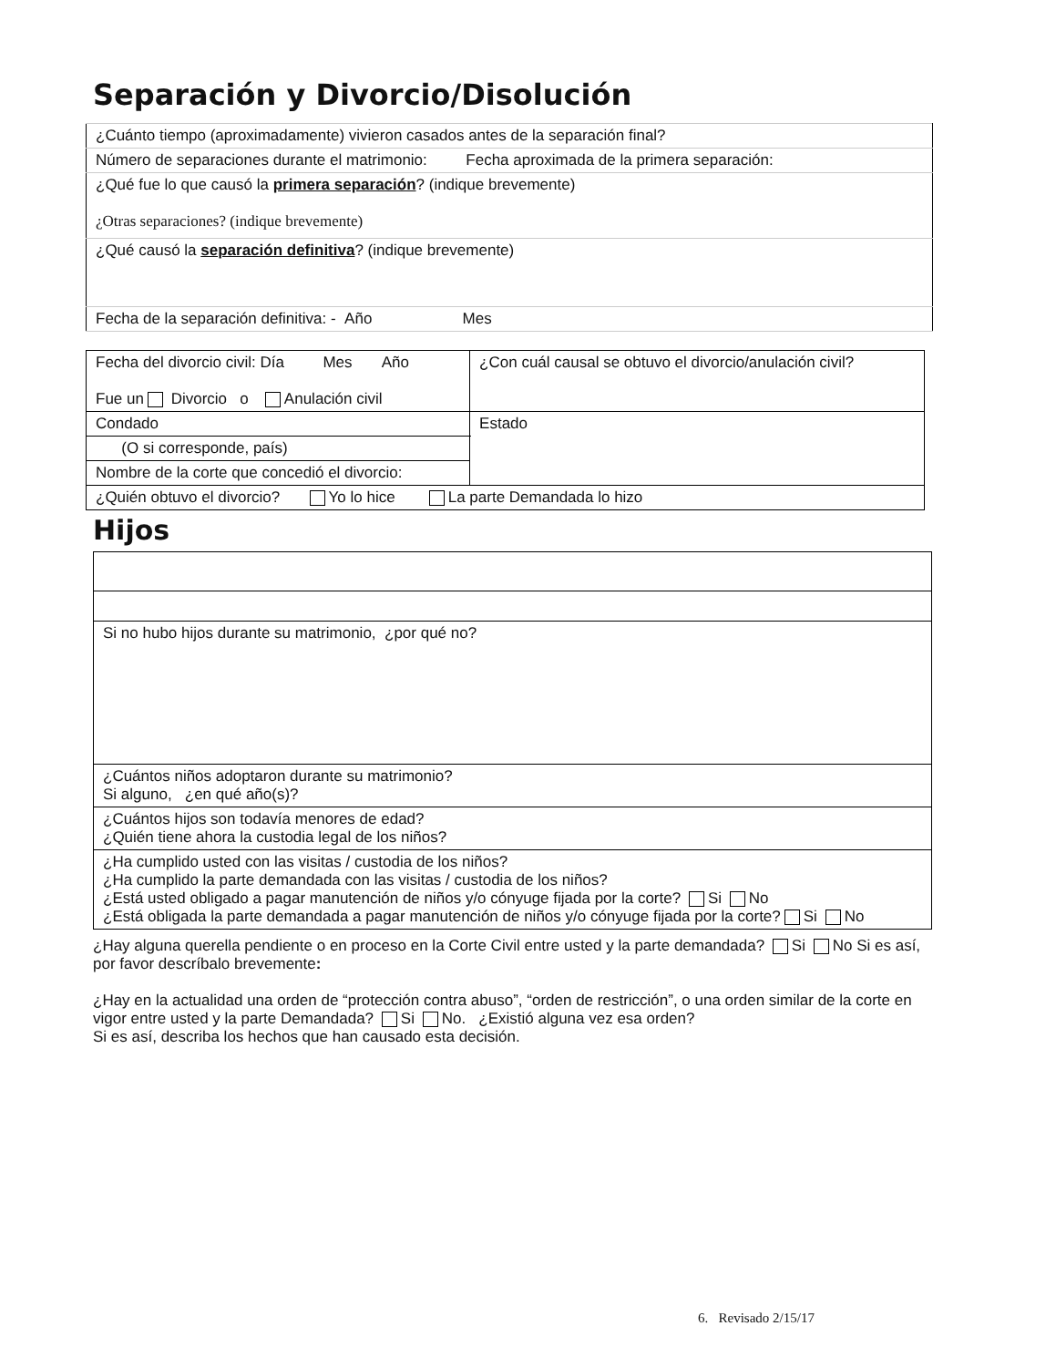Separación y Divorcio/Disolución
| ¿Cuánto tiempo (aproximadamente) vivieron casados antes de la separación final? |
| Número de separaciones durante el matrimonio: Fecha aproximada de la primera separación: |
| ¿Qué fue lo que causó la primera separación ? (indique brevemente) ¿Otras separaciones? (indique brevemente) |
| ¿Qué causó la separación definitiva ? (indique brevemente) |
| Fecha de la separación definitiva: - Año Mes |
| Fecha del divorcio civil: Día Mes Año Fue un Divorcio o Anulación civil | ¿Con cuál causal se obtuvo el divorcio/anulación civil? | |
| Condado | | Estado |
| (O si corresponde, país) | | |
| Nombre de la corte que concedió el divorcio: | | |
| ¿Quién obtuvo el divorcio? Yo lo hice La parte Demandada lo hizo | | |
Hijos
| Si no hubo hijos durante su matrimonio, ¿por qué no? |
| ¿Cuántos niños adoptaron durante su matrimonio? Si alguno, ¿en qué año(s)? |
| ¿Cuántos hijos son todavía menores de edad? ¿Quién tiene ahora la custodia legal de los niños? |
| ¿Ha cumplido usted con las visitas / custodia de los niños? ¿Ha cumplido la parte demandada con las visitas / custodia de los niños? ¿Está usted obligado a pagar manutención de niños y/o cónyuge fijada por la corte? Si No ¿Está obligada la parte demandada a pagar manutención de niños y/o cónyuge fijada por la corte? Si No |
¿Hay alguna querella pendiente o en proceso en la Corte Civil entre usted y la parte demandada? Si No Si es así, por favor descríbalo brevemente:
¿Hay en la actualidad una orden de “protección contra abuso”, “orden de restricción”, o una orden similar de la corte en vigor entre usted y la parte Demandada? Si No. ¿Existió alguna vez esa orden?
Si es así, describa los hechos que han causado esta decisión.
6. Revisado 2/15/17